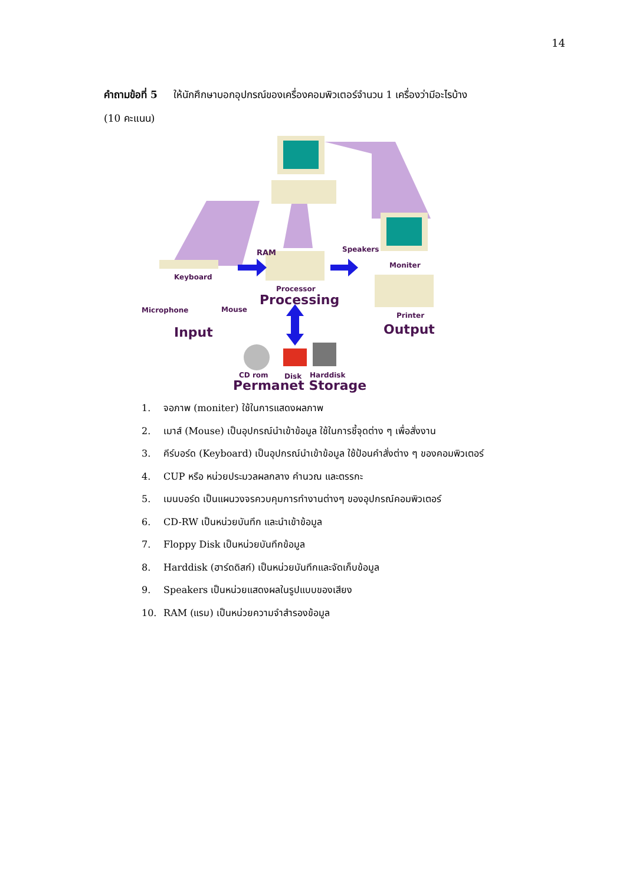14
คำถามข้อที่ 5 ให้นักศึกษาบอกอุปกรณ์ของเครื่องคอมพิวเตอร์จำนวน 1 เครื่องว่ามีอะไรบ้าง
(10 คะแนน)
RAM Speakers
Moniter
Keyboard
Processor
Processing
Microphone Mouse
Printer
Input Output
CD rom Disk Harddisk
Permanet Storage
1. จอภาพ (moniter) ใช้ในการแสดงผลภาพ
2. เมาส์ (Mouse) เป็นอุปกรณ์นำเข้าข้อมูล ใช้ในการชี้จุดต่าง ๆ เพื่อสั่งงาน
3. คีร์บอร์ด (Keyboard) เป็นอุปกรณ์นำเข้าข้อมูล ใช้ป้อนคำสั่งต่าง ๆ ของคอมพิวเตอร์
4. CUP หรือ หน่วยประมวลผลกลาง คำนวณ และตรรกะ
5. เมนบอร์ด เป็นแผนวงจรควบคุมการทำงานต่างๆ ของอุปกรณ์คอมพิวเตอร์
6. CD-RW เป็นหน่วยบันทึก และนำเข้าข้อมูล
7. Floppy Disk เป็นหน่วยบันทึกข้อมูล
8. Harddisk (ฮาร์ดดิสก์) เป็นหน่วยบันทึกและจัดเก็บข้อมูล
9. Speakers เป็นหน่วยแสดงผลในรูปแบบของเสียง
10. RAM (แรม) เป็นหน่วยความจำสำรองข้อมูล